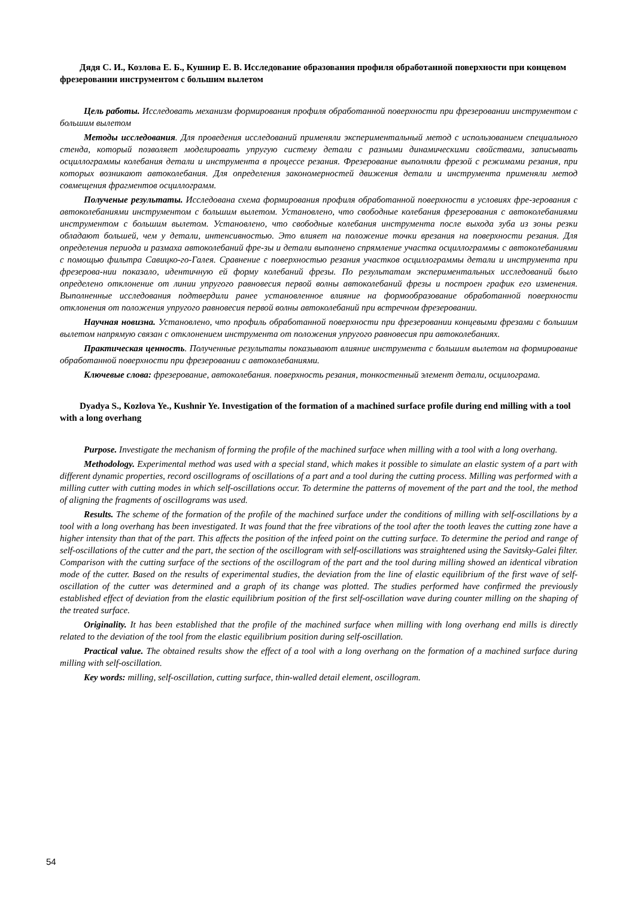Дядя С. И., Козлова Е. Б., Кушнир Е. В. Исследование образования профиля обработанной поверхности при концевом фрезеровании инструментом с большим вылетом
Цель работы. Исследовать механизм формирования профиля обработанной поверхности при фрезеровании инструментом с большим вылетом
Методы исследования. Для проведения исследований применяли экспериментальный метод с использованием специального стенда, который позволяет моделировать упругую систему детали с разными динамическими свойствами, записывать осциллограммы колебания детали и инструмента в процессе резания. Фрезерование выполняли фрезой с режимами резания, при которых возникают автоколебания. Для определения закономерностей движения детали и инструмента применяли метод совмещения фрагментов осциллограмм.
Полученые результаты. Исследована схема формирования профиля обработанной поверхности в условиях фре-зерования с автоколебаниями инструментом с большим вылетом. Установлено, что свободные колебания фрезерования с автоколебаниями инструментом с большим вылетом. Установлено, что свободные колебания инструмента после выхода зуба из зоны резки обладают большей, чем у детали, интенсивностью. Это влияет на положение точки врезания на поверхности резания. Для определения периода и размаха автоколебаний фре-зы и детали выполнено спрямление участка осциллограммы с автоколебаниями с помощью фильтра Савицко-го-Галея. Сравнение с поверхностью резания участков осциллограммы детали и инструмента при фрезерова-нии показало, идентичную ей форму колебаний фрезы. По результатам экспериментальных исследований было определено отклонение от линии упругого равновесия первой волны автоколебаний фрезы и построен график его изменения. Выполненные исследования подтвердили ранее установленное влияние на формообразование обработанной поверхности отклонения от положения упругого равновесия первой волны автоколебаний при встречном фрезеровании.
Научная новизна. Установлено, что профиль обработанной поверхности при фрезеровании концевыми фрезами с большим вылетом напрямую связан с отклонением инструмента от положения упругого равновесия при автоколебаниях.
Практическая ценность. Полученные результаты показывают влияние инструмента с большим вылетом на формирование обработанной поверхности при фрезеровании с автоколебаниями.
Ключевые слова: фрезерование, автоколебания. поверхность резания, тонкостенный элемент детали, осцилограма.
Dyadya S., Kozlova Ye., Kushnir Ye. Investigation of the formation of a machined surface profile during end milling with a tool with a long overhang
Purpose. Investigate the mechanism of forming the profile of the machined surface when milling with a tool with a long overhang.
Methodology. Experimental method was used with a special stand, which makes it possible to simulate an elastic system of a part with different dynamic properties, record oscillograms of oscillations of a part and a tool during the cutting process. Milling was performed with a milling cutter with cutting modes in which self-oscillations occur. To determine the patterns of movement of the part and the tool, the method of aligning the fragments of oscillograms was used.
Results. The scheme of the formation of the profile of the machined surface under the conditions of milling with self-oscillations by a tool with a long overhang has been investigated. It was found that the free vibrations of the tool after the tooth leaves the cutting zone have a higher intensity than that of the part. This affects the position of the infeed point on the cutting surface. To determine the period and range of self-oscillations of the cutter and the part, the section of the oscillogram with self-oscillations was straightened using the Savitsky-Galei filter. Comparison with the cutting surface of the sections of the oscillogram of the part and the tool during milling showed an identical vibration mode of the cutter. Based on the results of experimental studies, the deviation from the line of elastic equilibrium of the first wave of self-oscillation of the cutter was determined and a graph of its change was plotted. The studies performed have confirmed the previously established effect of deviation from the elastic equilibrium position of the first self-oscillation wave during counter milling on the shaping of the treated surface.
Originality. It has been established that the profile of the machined surface when milling with long overhang end mills is directly related to the deviation of the tool from the elastic equilibrium position during self-oscillation.
Practical value. The obtained results show the effect of a tool with a long overhang on the formation of a machined surface during milling with self-oscillation.
Key words: milling, self-oscillation, cutting surface, thin-walled detail element, oscillogram.
54